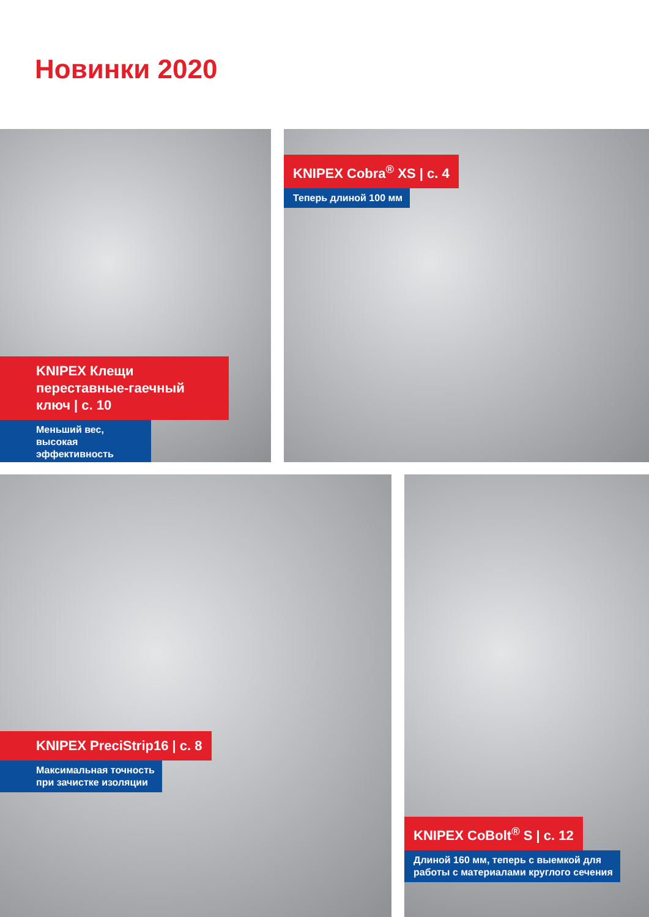Новинки 2020
KNIPEX Клещи переставные-гаечный ключ | с. 10
Меньший вес, высокая эффективность
KNIPEX Cobra<sup>®</sup> XS | с. 4
Теперь длиной 100 мм
KNIPEX PreciStrip16 | с. 8
Максимальная точность
при зачистке изоляции
KNIPEX CoBolt<sup>®</sup> S | с. 12
Длиной 160 мм, теперь с выемкой для
работы с материалами круглого сечения